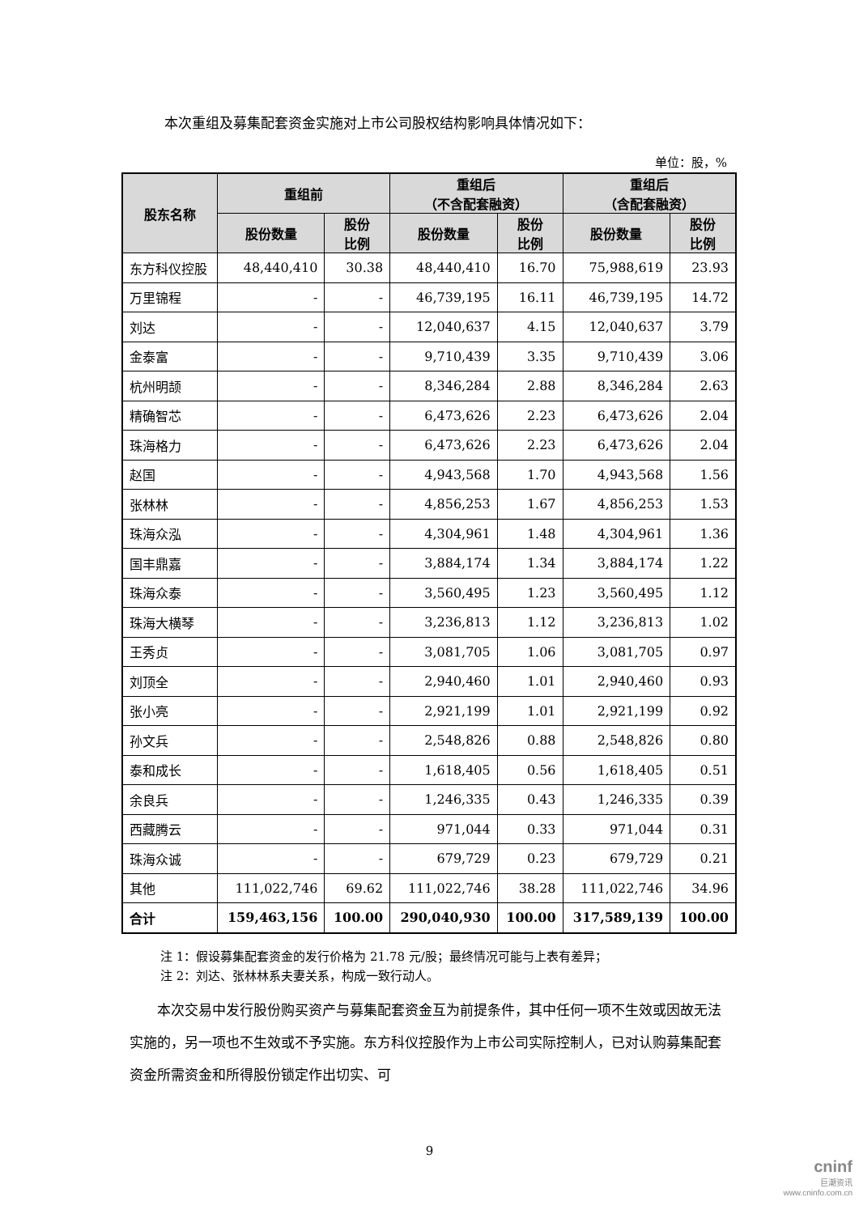本次重组及募集配套资金实施对上市公司股权结构影响具体情况如下：
单位：股，%
| 股东名称 | 重组前 | | 重组后 （不含配套融资） | | 重组后 （含配套融资） | |
| --- | --- | --- | --- | --- | --- | --- |
| | 股份数量 | 股份 比例 | 股份数量 | 股份 比例 | 股份数量 | 股份 比例 |
| 东方科仪控股 | 48,440,410 | 30.38 | 48,440,410 | 16.70 | 75,988,619 | 23.93 |
| 万里锦程 | - | - | 46,739,195 | 16.11 | 46,739,195 | 14.72 |
| 刘达 | - | - | 12,040,637 | 4.15 | 12,040,637 | 3.79 |
| 金泰富 | - | - | 9,710,439 | 3.35 | 9,710,439 | 3.06 |
| 杭州明颉 | - | - | 8,346,284 | 2.88 | 8,346,284 | 2.63 |
| 精确智芯 | - | - | 6,473,626 | 2.23 | 6,473,626 | 2.04 |
| 珠海格力 | - | - | 6,473,626 | 2.23 | 6,473,626 | 2.04 |
| 赵国 | - | - | 4,943,568 | 1.70 | 4,943,568 | 1.56 |
| 张林林 | - | - | 4,856,253 | 1.67 | 4,856,253 | 1.53 |
| 珠海众泓 | - | - | 4,304,961 | 1.48 | 4,304,961 | 1.36 |
| 国丰鼎嘉 | - | - | 3,884,174 | 1.34 | 3,884,174 | 1.22 |
| 珠海众泰 | - | - | 3,560,495 | 1.23 | 3,560,495 | 1.12 |
| 珠海大横琴 | - | - | 3,236,813 | 1.12 | 3,236,813 | 1.02 |
| 王秀贞 | - | - | 3,081,705 | 1.06 | 3,081,705 | 0.97 |
| 刘顶全 | - | - | 2,940,460 | 1.01 | 2,940,460 | 0.93 |
| 张小亮 | - | - | 2,921,199 | 1.01 | 2,921,199 | 0.92 |
| 孙文兵 | - | - | 2,548,826 | 0.88 | 2,548,826 | 0.80 |
| 泰和成长 | - | - | 1,618,405 | 0.56 | 1,618,405 | 0.51 |
| 余良兵 | - | - | 1,246,335 | 0.43 | 1,246,335 | 0.39 |
| 西藏腾云 | - | - | 971,044 | 0.33 | 971,044 | 0.31 |
| 珠海众诚 | - | - | 679,729 | 0.23 | 679,729 | 0.21 |
| 其他 | 111,022,746 | 69.62 | 111,022,746 | 38.28 | 111,022,746 | 34.96 |
| 合计 | 159,463,156 | 100.00 | 290,040,930 | 100.00 | 317,589,139 | 100.00 |
注 1：假设募集配套资金的发行价格为 21.78 元/股；最终情况可能与上表有差异；
注 2：刘达、张林林系夫妻关系，构成一致行动人。
本次交易中发行股份购买资产与募集配套资金互为前提条件，其中任何一项不生效或因故无法实施的，另一项也不生效或不予实施。东方科仪控股作为上市公司实际控制人，已对认购募集配套资金所需资金和所得股份锁定作出切实、可
9
cninf
巨潮资讯
www.cninfo.com.cn